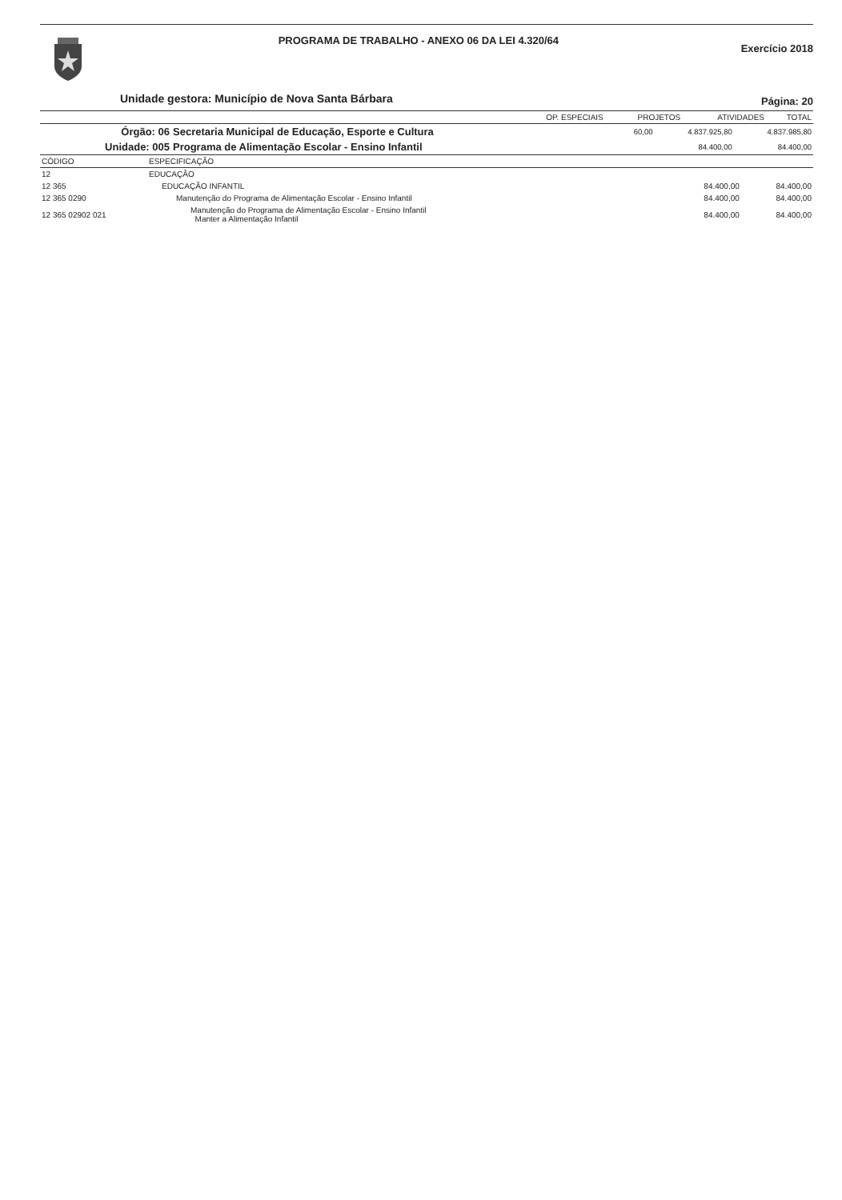PROGRAMA DE TRABALHO - ANEXO 06 DA LEI 4.320/64
Exercício 2018
Unidade gestora: Município de Nova Santa Bárbara Página: 20
| | OP. ESPECIAIS | PROJETOS | ATIVIDADES | TOTAL |
| --- | --- | --- | --- | --- |
| Órgão: 06 | Secretaria Municipal de Educação, Esporte e Cultura | | 60,00 | 4.837.925,80 | 4.837.985,80 |
| Unidade: 005 | Programa de Alimentação Escolar - Ensino Infantil | | | 84.400,00 | 84.400,00 |
| CÓDIGO | ESPECIFICAÇÃO | | |
| --- | --- | --- | --- |
| 12 | EDUCAÇÃO | | |
| 12 365 | EDUCAÇÃO INFANTIL | 84.400,00 | 84.400,00 |
| 12 365 0290 | Manutenção do Programa de Alimentação Escolar - Ensino Infantil | 84.400,00 | 84.400,00 |
| 12 365 02902 021 | Manutenção do Programa de Alimentação Escolar - Ensino Infantil Manter a Alimentação Infantil | 84.400,00 | 84.400,00 |